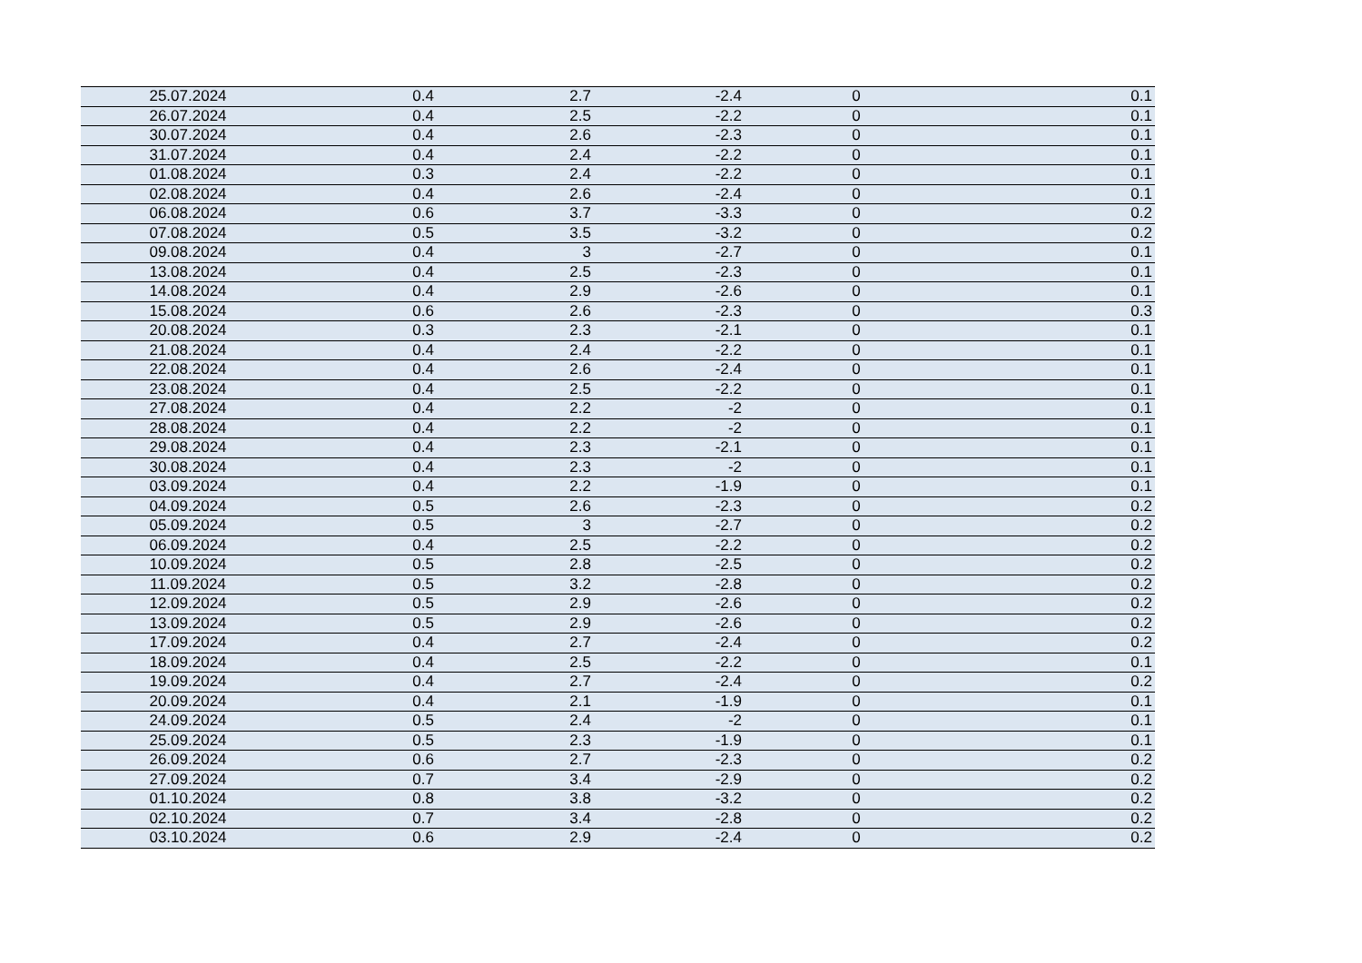| 25.07.2024 | 0.4 | 2.7 | -2.4 | 0 | 0.1 |
| 26.07.2024 | 0.4 | 2.5 | -2.2 | 0 | 0.1 |
| 30.07.2024 | 0.4 | 2.6 | -2.3 | 0 | 0.1 |
| 31.07.2024 | 0.4 | 2.4 | -2.2 | 0 | 0.1 |
| 01.08.2024 | 0.3 | 2.4 | -2.2 | 0 | 0.1 |
| 02.08.2024 | 0.4 | 2.6 | -2.4 | 0 | 0.1 |
| 06.08.2024 | 0.6 | 3.7 | -3.3 | 0 | 0.2 |
| 07.08.2024 | 0.5 | 3.5 | -3.2 | 0 | 0.2 |
| 09.08.2024 | 0.4 | 3 | -2.7 | 0 | 0.1 |
| 13.08.2024 | 0.4 | 2.5 | -2.3 | 0 | 0.1 |
| 14.08.2024 | 0.4 | 2.9 | -2.6 | 0 | 0.1 |
| 15.08.2024 | 0.6 | 2.6 | -2.3 | 0 | 0.3 |
| 20.08.2024 | 0.3 | 2.3 | -2.1 | 0 | 0.1 |
| 21.08.2024 | 0.4 | 2.4 | -2.2 | 0 | 0.1 |
| 22.08.2024 | 0.4 | 2.6 | -2.4 | 0 | 0.1 |
| 23.08.2024 | 0.4 | 2.5 | -2.2 | 0 | 0.1 |
| 27.08.2024 | 0.4 | 2.2 | -2 | 0 | 0.1 |
| 28.08.2024 | 0.4 | 2.2 | -2 | 0 | 0.1 |
| 29.08.2024 | 0.4 | 2.3 | -2.1 | 0 | 0.1 |
| 30.08.2024 | 0.4 | 2.3 | -2 | 0 | 0.1 |
| 03.09.2024 | 0.4 | 2.2 | -1.9 | 0 | 0.1 |
| 04.09.2024 | 0.5 | 2.6 | -2.3 | 0 | 0.2 |
| 05.09.2024 | 0.5 | 3 | -2.7 | 0 | 0.2 |
| 06.09.2024 | 0.4 | 2.5 | -2.2 | 0 | 0.2 |
| 10.09.2024 | 0.5 | 2.8 | -2.5 | 0 | 0.2 |
| 11.09.2024 | 0.5 | 3.2 | -2.8 | 0 | 0.2 |
| 12.09.2024 | 0.5 | 2.9 | -2.6 | 0 | 0.2 |
| 13.09.2024 | 0.5 | 2.9 | -2.6 | 0 | 0.2 |
| 17.09.2024 | 0.4 | 2.7 | -2.4 | 0 | 0.2 |
| 18.09.2024 | 0.4 | 2.5 | -2.2 | 0 | 0.1 |
| 19.09.2024 | 0.4 | 2.7 | -2.4 | 0 | 0.2 |
| 20.09.2024 | 0.4 | 2.1 | -1.9 | 0 | 0.1 |
| 24.09.2024 | 0.5 | 2.4 | -2 | 0 | 0.1 |
| 25.09.2024 | 0.5 | 2.3 | -1.9 | 0 | 0.1 |
| 26.09.2024 | 0.6 | 2.7 | -2.3 | 0 | 0.2 |
| 27.09.2024 | 0.7 | 3.4 | -2.9 | 0 | 0.2 |
| 01.10.2024 | 0.8 | 3.8 | -3.2 | 0 | 0.2 |
| 02.10.2024 | 0.7 | 3.4 | -2.8 | 0 | 0.2 |
| 03.10.2024 | 0.6 | 2.9 | -2.4 | 0 | 0.2 |